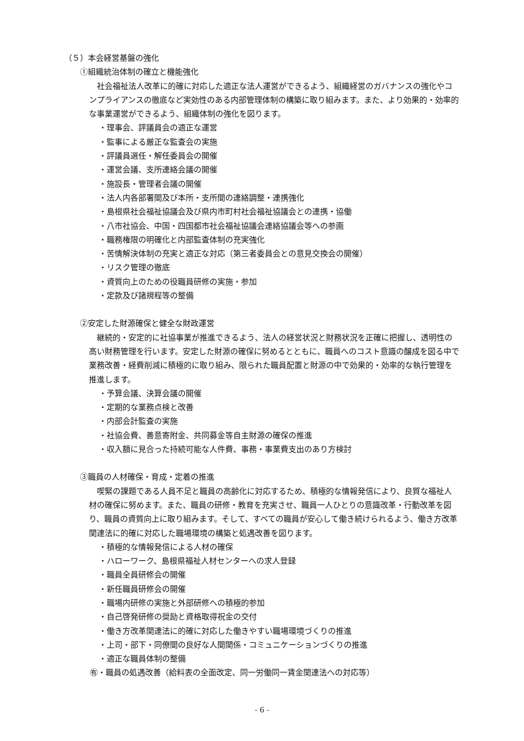（５）本会経営基盤の強化
①組織統治体制の確立と機能強化
社会福祉法人改革に的確に対応した適正な法人運営ができるよう、組織経営のガバナンスの強化やコンプライアンスの徹底など実効性のある内部管理体制の構築に取り組みます。また、より効果的・効率的な事業運営ができるよう、組織体制の強化を図ります。
・理事会、評議員会の適正な運営
・監事による厳正な監査会の実施
・評議員選任・解任委員会の開催
・運営会議、支所連絡会議の開催
・施設長・管理者会議の開催
・法人内各部署間及び本所・支所間の連絡調整・連携強化
・島根県社会福祉協議会及び県内市町村社会福祉協議会との連携・協働
・八市社協会、中国・四国都市社会福祉協議会連絡協議会等への参画
・職務権限の明確化と内部監査体制の充実強化
・苦情解決体制の充実と適正な対応（第三者委員会との意見交換会の開催）
・リスク管理の徹底
・資質向上のための役職員研修の実施・参加
・定款及び諸規程等の整備
②安定した財源確保と健全な財政運営
継続的・安定的に社協事業が推進できるよう、法人の経営状況と財務状況を正確に把握し、透明性の高い財務管理を行います。安定した財源の確保に努めるとともに、職員へのコスト意識の醸成を図る中で業務改善・経費削減に積極的に取り組み、限られた職員配置と財源の中で効果的・効率的な執行管理を推進します。
・予算会議、決算会議の開催
・定期的な業務点検と改善
・内部会計監査の実施
・社協会費、善意寄附金、共同募金等自主財源の確保の推進
・収入額に見合った持続可能な人件費、事務・事業費支出のあり方検討
③職員の人材確保・育成・定着の推進
喫緊の課題である人員不足と職員の高齢化に対応するため、積極的な情報発信により、良質な福祉人材の確保に努めます。また、職員の研修・教育を充実させ、職員一人ひとりの意識改革・行動改革を図り、職員の資質向上に取り組みます。そして、すべての職員が安心して働き続けられるよう、働き方改革関連法に的確に対応した職場環境の構築と処遇改善を図ります。
・積極的な情報発信による人材の確保
・ハローワーク、島根県福祉人材センターへの求人登録
・職員全員研修会の開催
・新任職員研修会の開催
・職場内研修の実施と外部研修への積極的参加
・自己啓発研修の奨励と資格取得祝金の交付
・働き方改革関連法に的確に対応した働きやすい職場環境づくりの推進
・上司・部下・同僚間の良好な人間関係・コミュニケーションづくりの推進
・適正な職員体制の整備
㊒・職員の処遇改善（給料表の全面改定、同一労働同一賃金関連法への対応等）
- 6 -